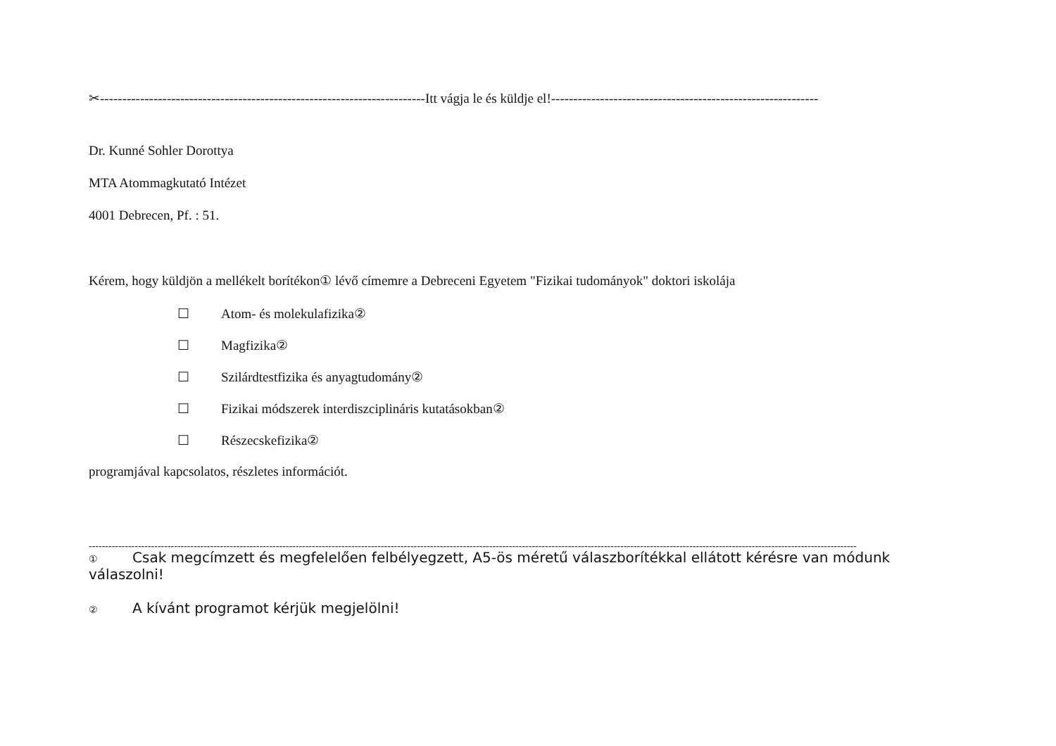✂-------------------------------------------------------------------------Itt vágja le és küldje el!------------------------------------------------------------
Dr. Kunné Sohler Dorottya
MTA Atommagkutató Intézet
4001 Debrecen, Pf. : 51.
Kérem, hogy küldjön a mellékelt borítékon① lévő címemre a Debreceni Egyetem "Fizikai tudományok" doktori iskolája
☐ Atom- és molekulafizika②
☐ Magfizika②
☐ Szilárdtestfizika és anyagtudomány②
☐ Fizikai módszerek interdiszciplináris kutatásokban②
☐ Részecskefizika②
programjával kapcsolatos, részletes információt.
------------------------------------------------------------------------------------------------------------------------------------------------------------------------------------------------------------------------------------------
① Csak megcímzett és megfelelően felbélyegzett, A5-ös méretű válaszborítékkal ellátott kérésre van módunk válaszolni!
② A kívánt programot kérjük megjelölni!